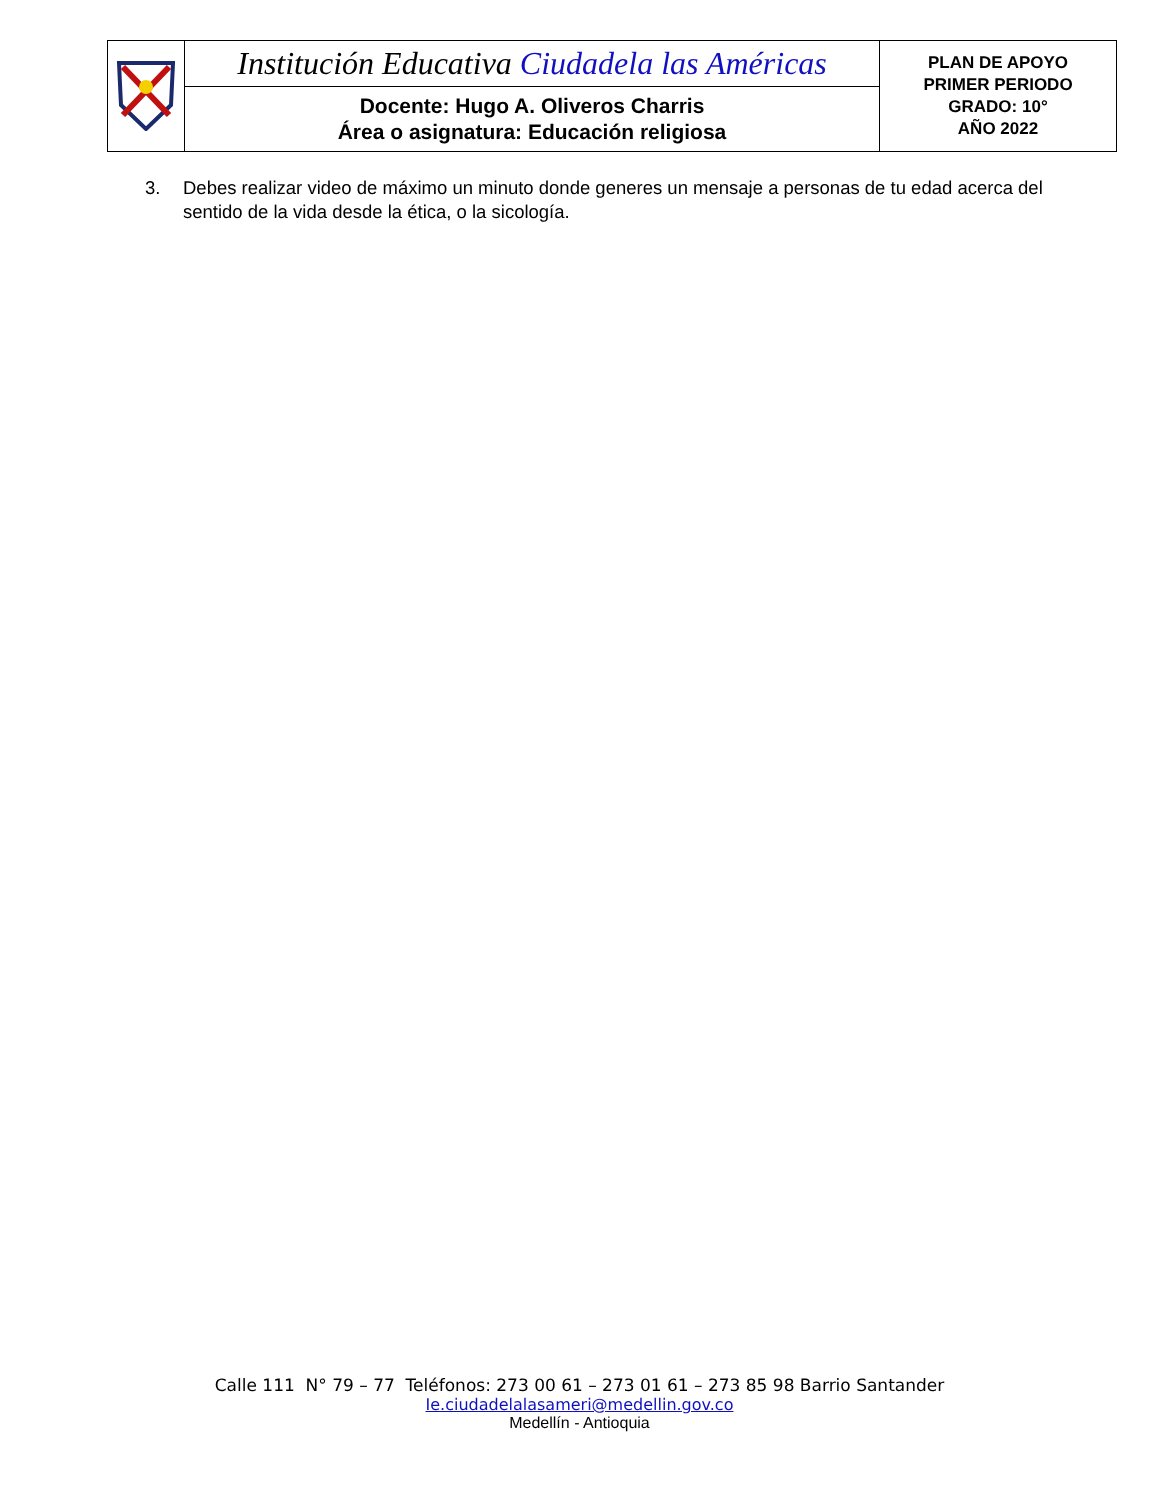| | Institución Educativa Ciudadela las Américas | PLAN DE APOYO PRIMER PERIODO GRADO: 10° AÑO 2022 |
| | Docente: Hugo A. Oliveros Charris Área o asignatura: Educación religiosa | |
3. Debes realizar video de máximo un minuto donde generes un mensaje a personas de tu edad acerca del sentido de la vida desde la ética, o la sicología.
Calle 111 N° 79 – 77 Teléfonos: 273 00 61 – 273 01 61 – 273 85 98 Barrio Santander
Ie.ciudadelalasameri@medellin.gov.co
Medellín - Antioquia